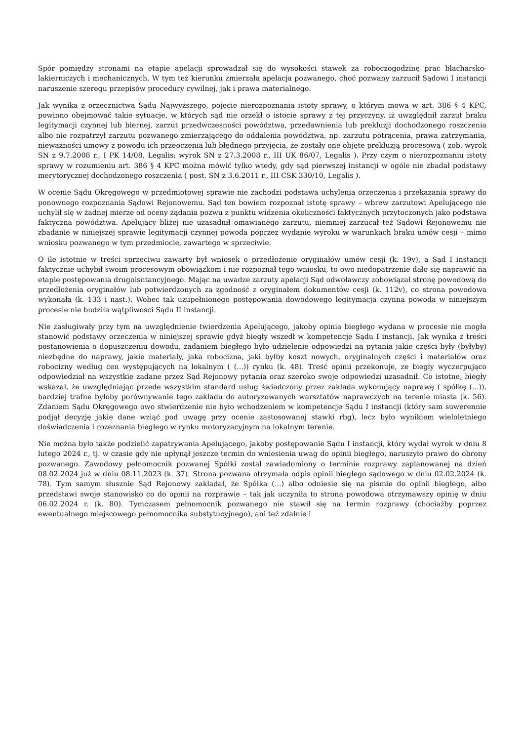Spór pomiędzy stronami na etapie apelacji sprowadzał się do wysokości stawek za roboczogodzinę prac blacharsko-lakierniczych i mechanicznych. W tym też kierunku zmierzała apelacja pozwanego, choć pozwany zarzucił Sądowi I instancji naruszenie szeregu przepisów procedury cywilnej, jak i prawa materialnego.
Jak wynika z orzecznictwa Sądu Najwyższego, pojęcie nierozpoznania istoty sprawy, o którym mowa w art. 386 § 4 KPC, powinno obejmować takie sytuacje, w których sąd nie orzekł o istocie sprawy z tej przyczyny, iż uwzględnił zarzut braku legitymacji czynnej lub biernej, zarzut przedwczesności powództwa, przedawnienia lub prekluzji dochodzonego roszczenia albo nie rozpatrzył zarzutu pozwanego zmierzającego do oddalenia powództwa, np. zarzutu potrącenia, prawa zatrzymania, nieważności umowy z powodu ich przeoczenia lub błędnego przyjęcia, że zostały one objęte prekluzją procesową ( zob. wyrok SN z 9.7.2008 r., I PK 14/08, Legalis; wyrok SN z 27.3.2008 r., III UK 86/07, Legalis ). Przy czym o nierozpoznaniu istoty sprawy w rozumieniu art. 386 § 4 KPC można mówić tylko wtedy, gdy sąd pierwszej instancji w ogóle nie zbadał podstawy merytorycznej dochodzonego roszczenia ( post. SN z 3.6.2011 r., III CSK 330/10, Legalis ).
W ocenie Sądu Okręgowego w przedmiotowej sprawie nie zachodzi podstawa uchylenia orzeczenia i przekazania sprawy do ponownego rozpoznania Sądowi Rejonowemu. Sąd ten bowiem rozpoznał istotę sprawy – wbrew zarzutowi Apelującego nie uchylił się w żadnej mierze od oceny żądania pozwu z punktu widzenia okoliczności faktycznych przytoczonych jako podstawa faktyczna powództwa. Apelujący bliżej nie uzasadnił omawianego zarzutu, niemniej zarzucał też Sądowi Rejonowemu nie zbadanie w niniejszej sprawie legitymacji czynnej powoda poprzez wydanie wyroku w warunkach braku umów cesji – mimo wniosku pozwanego w tym przedmiocie, zawartego w sprzeciwie.
O ile istotnie w treści sprzeciwu zawarty był wniosek o przedłożenie oryginałów umów cesji (k. 19v), a Sąd I instancji faktycznie uchybił swoim procesowym obowiązkom i nie rozpoznał tego wniosku, to owo niedopatrzenie dało się naprawić na etapie postępowania drugoisntancyjnego. Mając na uwadze zarzuty apelacji Sąd odwoławczy zobowiązał stronę powodową do przedłożenia oryginałów lub potwierdzonych za zgodność z oryginałem dokumentów cesji (k. 112v), co strona powodowa wykonała (k. 133 i nast.). Wobec tak uzupełnionego postępowania dowodowego legitymacja czynna powoda w niniejszym procesie nie budziła wątpliwości Sądu II instancji.
Nie zasługiwały przy tym na uwzględnienie twierdzenia Apelującego, jakoby opinia biegłego wydana w procesie nie mogła stanowić podstawy orzeczenia w niniejszej sprawie gdyż biegły wszedł w kompetencje Sądu I instancji. Jak wynika z treści postanowienia o dopuszczeniu dowodu, zadaniem biegłego było udzielenie odpowiedzi na pytania jakie części były (byłyby) niezbędne do naprawy, jakie materiały, jaka robocizna, jaki byłby koszt nowych, oryginalnych części i materiałów oraz robocizny według cen występujących na lokalnym ( (...)) rynku (k. 48). Treść opinii przekonuje, ze biegły wyczerpująco odpowiedział na wszystkie zadane przez Sąd Rejonowy pytania oraz szeroko swoje odpowiedzi uzasadnił. Co istotne, biegły wskazał, że uwzględniając przede wszystkim standard usług świadczony przez zakłada wykonujący naprawę ( spółkę (...)), bardziej trafne byłoby porównywanie tego zakładu do autoryzowanych warsztatów naprawczych na terenie miasta (k. 56). Zdaniem Sądu Okręgowego owo stwierdzenie nie było wchodzeniem w kompetencje Sądu I instancji (który sam suwerennie podjął decyzję jakie dane wziąć pod uwagę przy ocenie zastosowanej stawki rbg), lecz było wynikiem wieloletniego doświadczenia i rozeznania biegłego w rynku motoryzacyjnym na lokalnym terenie.
Nie można było także podzielić zapatrywania Apelującego, jakoby postępowanie Sądu I instancji, który wydał wyrok w dniu 8 lutego 2024 r., tj. w czasie gdy nie upłynął jeszcze termin do wniesienia uwag do opinii biegłego, naruszyło prawo do obrony pozwanego. Zawodowy pełnomocnik pozwanej Spółki został zawiadomiony o terminie rozprawy zaplanowanej na dzień 08.02.2024 już w dniu 08.11.2023 (k. 37). Strona pozwana otrzymała odpis opinii biegłego sądowego w dniu 02.02.2024 (k. 78). Tym samym słusznie Sąd Rejonowy zakładał, że Spółka (...) albo odniesie się na piśmie do opinii biegłego, albo przedstawi swoje stanowisko co do opinii na rozprawie – tak jak uczyniła to strona powodowa otrzymawszy opinię w dniu 06.02.2024 r. (k. 80). Tymczasem pełnomocnik pozwanego nie stawił się na termin rozprawy (chociażby poprzez ewentualnego miejscowego pełnomocnika substytucyjnego), ani też zdalnie i